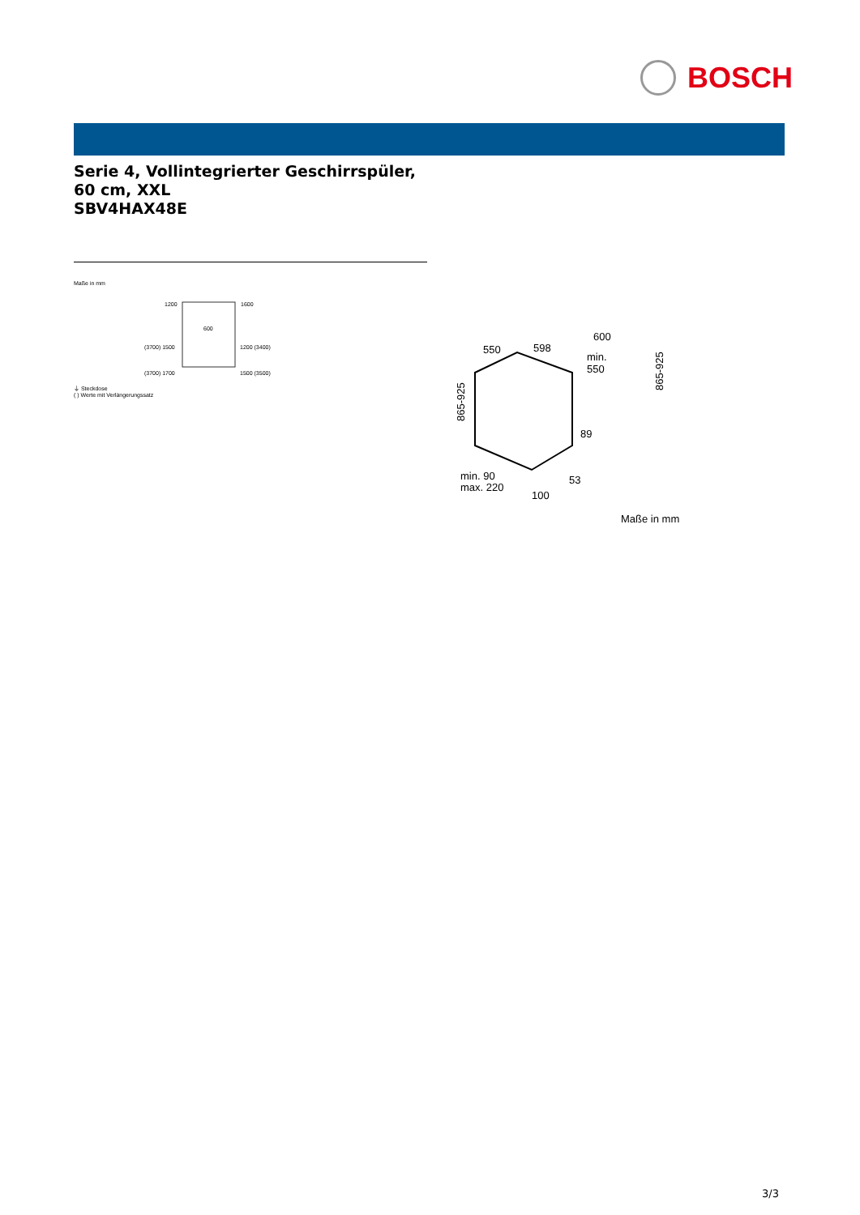BOSCH
Serie 4, Vollintegrierter Geschirrspüler, 60 cm, XXL
SBV4HAX48E
Maße in mm
1200
1600
600
(3700) 1500
1200 (3400)
(3700) 1700
1500 (3500)
⏚ Steckdose
( ) Werte mit Verlängerungssatz
550
598
600
min.
550
865-925
89
53
min. 90
max. 220
100
865-925
Maße in mm
3/3